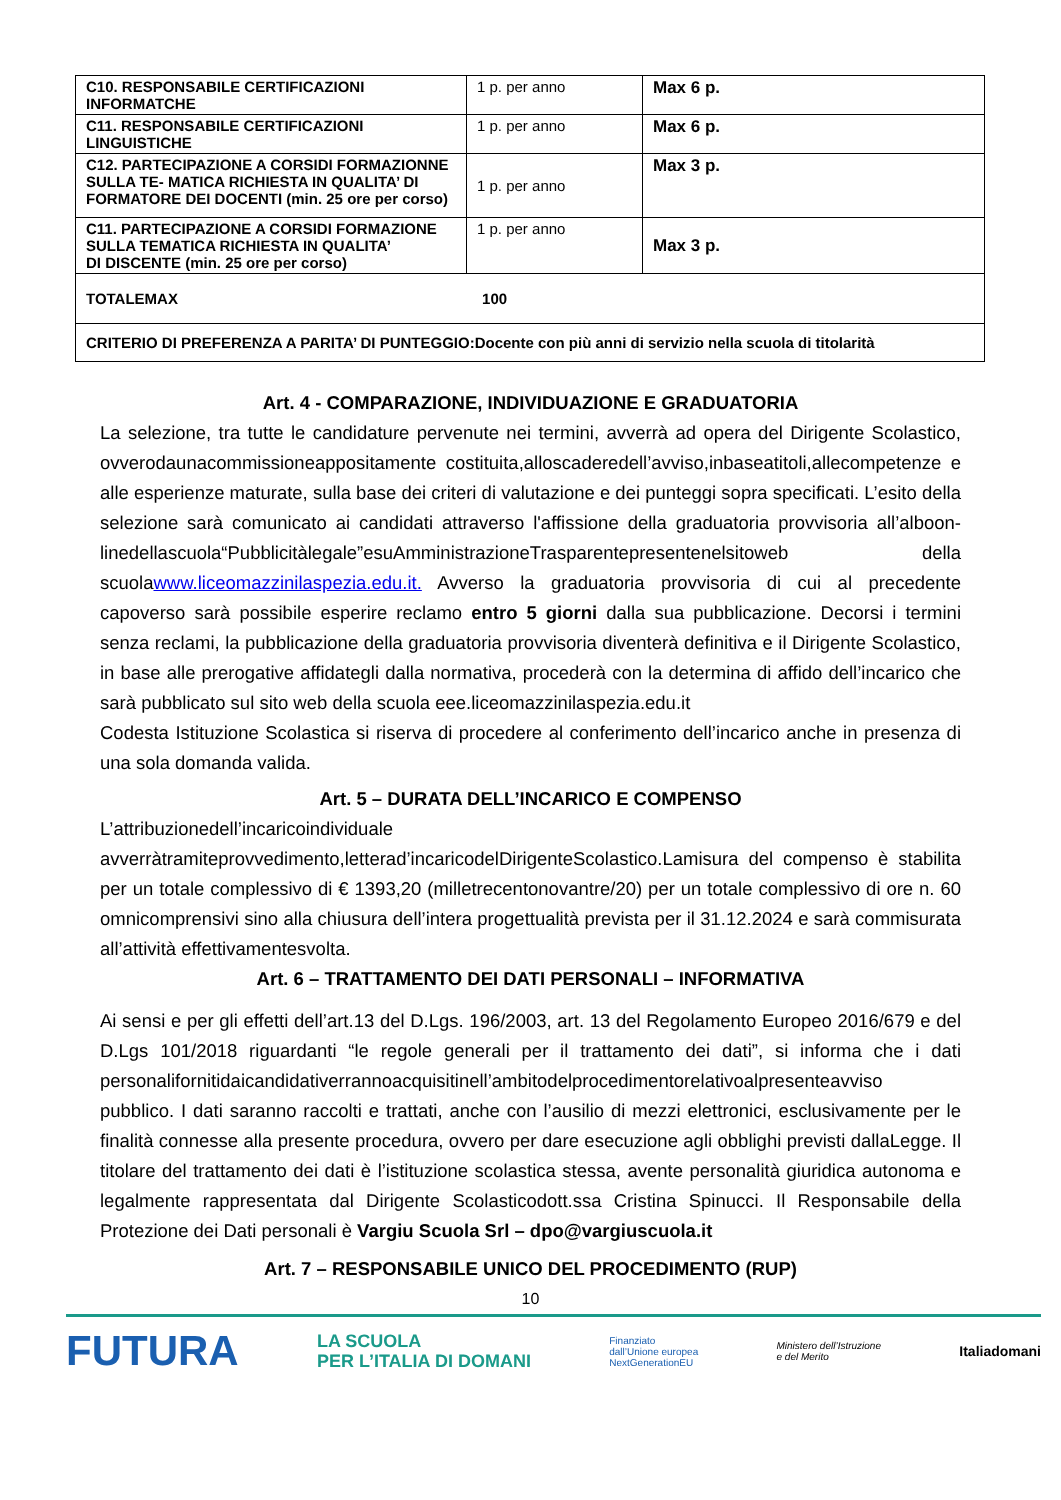| C10. RESPONSABILE CERTIFICAZIONI INFORMATCHE | 1 p. per anno | Max 6 p. |
| C11. RESPONSABILE CERTIFICAZIONI LINGUISTICHE | 1 p. per anno | Max 6 p. |
| C12. PARTECIPAZIONE A CORSIDI FORMAZIONNE SULLA TE- MATICA RICHIESTA IN QUALITA’ DI FORMATORE DEI DOCENTI (min. 25 ore per corso) | 1 p. per anno | Max 3 p. |
| C11. PARTECIPAZIONE A CORSIDI FORMAZIONE SULLA TEMATICA RICHIESTA IN QUALITA’ DI DISCENTE (min. 25 ore per corso) | 1 p. per anno | Max 3 p. |
| TOTALEMAX 100 | | |
| CRITERIO DI PREFERENZA A PARITA’ DI PUNTEGGIO:Docente con più anni di servizio nella scuola di titolarità | | |
Art. 4 - COMPARAZIONE, INDIVIDUAZIONE E GRADUATORIA
La selezione, tra tutte le candidature pervenute nei termini, avverrà ad opera del Dirigente Scolastico, ovverodaunacommissioneappositamente costituita,alloscaderedell’avviso,inbaseatitoli,allecompetenze e alle esperienze maturate, sulla base dei criteri di valutazione e dei punteggi sopra specificati. L’esito della selezione sarà comunicato ai candidati attraverso l'affissione della graduatoria provvisoria all’alboon-linedellascuola“Pubblicitàlegale”esuAmministrazioneTrasparentepresentenelsitoweb della scuolawww.liceomazzinilaspezia.edu.it. Avverso la graduatoria provvisoria di cui al precedente capoverso sarà possibile esperire reclamo entro 5 giorni dalla sua pubblicazione. Decorsi i termini senza reclami, la pubblicazione della graduatoria provvisoria diventerà definitiva e il Dirigente Scolastico, in base alle prerogative affidategli dalla normativa, procederà con la determina di affido dell’incarico che sarà pubblicato sul sito web della scuola eee.liceomazzinilaspezia.edu.it
Codesta Istituzione Scolastica si riserva di procedere al conferimento dell’incarico anche in presenza di una sola domanda valida.
Art. 5 – DURATA DELL’INCARICO E COMPENSO
L’attribuzionedell’incaricoindividuale avverràtramiteprovvedimento,letterad’incaricodelDirigenteScolastico.Lamisura del compenso è stabilita per un totale complessivo di € 1393,20 (milletrecentonovantre/20) per un totale complessivo di ore n. 60 omnicomprensivi sino alla chiusura dell’intera progettualità prevista per il 31.12.2024 e sarà commisurata all’attività effettivamentesvolta.
Art. 6 – TRATTAMENTO DEI DATI PERSONALI – INFORMATIVA
Ai sensi e per gli effetti dell’art.13 del D.Lgs. 196/2003, art. 13 del Regolamento Europeo 2016/679 e del D.Lgs 101/2018 riguardanti “le regole generali per il trattamento dei dati”, si informa che i dati personalifornitidaicandidativerrannoacquisitinell’ambitodelprocedimentorelativoalpresenteavviso pubblico. I dati saranno raccolti e trattati, anche con l’ausilio di mezzi elettronici, esclusivamente per le finalità connesse alla presente procedura, ovvero per dare esecuzione agli obblighi previsti dallaLegge. Il titolare del trattamento dei dati è l’istituzione scolastica stessa, avente personalità giuridica autonoma e legalmente rappresentata dal Dirigente Scolasticodott.ssa Cristina Spinucci. Il Responsabile della Protezione dei Dati personali è Vargiu Scuola Srl – dpo@vargiuscuola.it
Art. 7 – RESPONSABILE UNICO DEL PROCEDIMENTO (RUP)
10
FUTURA LA SCUOLA
PER L’ITALIA DI DOMANI Finanziato
dall’Unione europea
NextGenerationEU Ministero dell’Istruzione
e del Merito Italiadomani